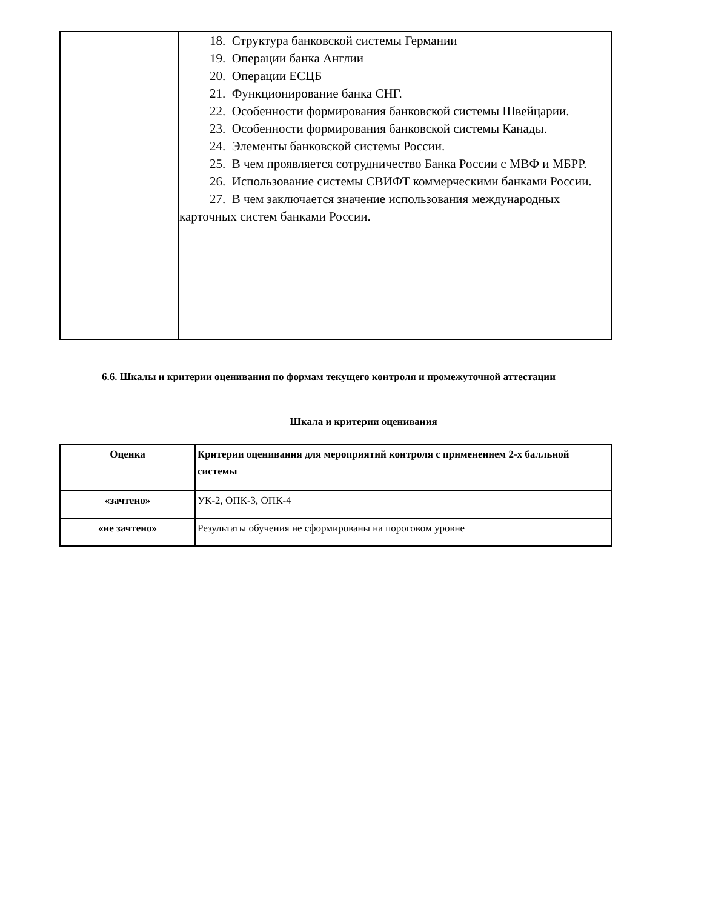| | 18. Структура банковской системы Германии 19. Операции банка Англии 20. Операции ЕСЦБ 21. Функционирование банка СНГ. 22. Особенности формирования банковской системы Швейцарии. 23. Особенности формирования банковской системы Канады. 24. Элементы банковской системы России. 25. В чем проявляется сотрудничество Банка России с МВФ и МБРР. 26. Использование системы СВИФТ коммерческими банками России. 27. В чем заключается значение использования международных карточных систем банками России. |
6.6. Шкалы и критерии оценивания по формам текущего контроля и промежуточной аттестации
Шкала и критерии оценивания
| Оценка | Критерии оценивания для мероприятий контроля с применением 2-х балльной системы |
| --- | --- |
| «зачтено» | УК-2, ОПК-3, ОПК-4 |
| «не зачтено» | Результаты обучения не сформированы на пороговом уровне |